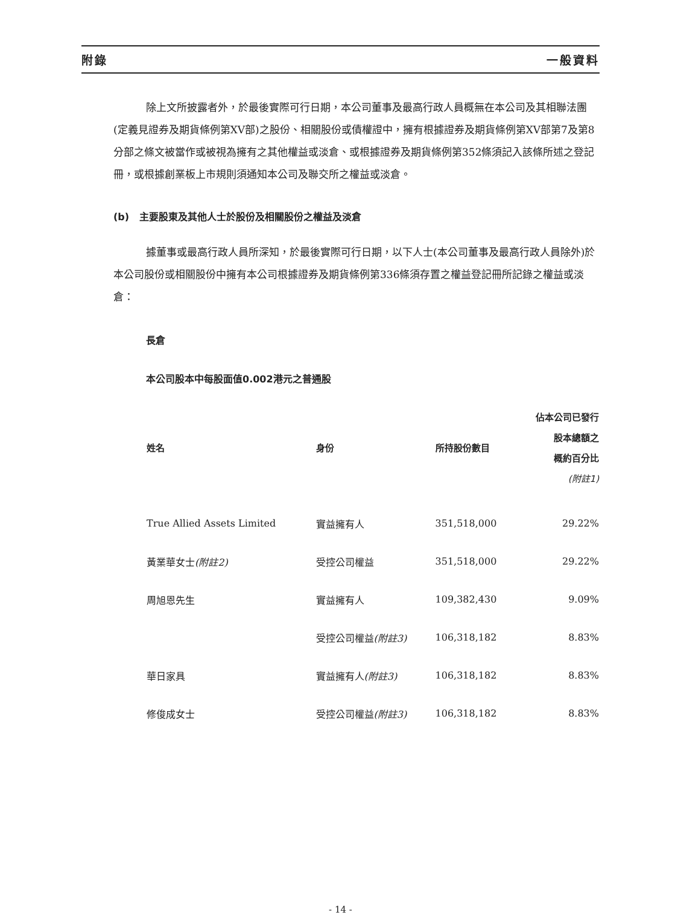附錄 一般資料
除上文所披露者外，於最後實際可行日期，本公司董事及最高行政人員概無在本公司及其相聯法團(定義見證券及期貨條例第XV部)之股份、相關股份或債權證中，擁有根據證券及期貨條例第XV部第7及第8分部之條文被當作或被視為擁有之其他權益或淡倉、或根據證券及期貨條例第352條須記入該條所述之登記冊，或根據創業板上市規則須通知本公司及聯交所之權益或淡倉。
(b) 主要股東及其他人士於股份及相關股份之權益及淡倉
據董事或最高行政人員所深知，於最後實際可行日期，以下人士(本公司董事及最高行政人員除外)於本公司股份或相關股份中擁有本公司根據證券及期貨條例第336條須存置之權益登記冊所記錄之權益或淡倉：
長倉
本公司股本中每股面值0.002港元之普通股
| 姓名 | 身份 | 所持股份數目 | 佔本公司已發行 股本總額之 概約百分比 (附註1) |
| --- | --- | --- | --- |
| True Allied Assets Limited | 實益擁有人 | 351,518,000 | 29.22% |
| 黃業華女士 (附註2) | 受控公司權益 | 351,518,000 | 29.22% |
| 周旭恩先生 | 實益擁有人 | 109,382,430 | 9.09% |
| | 受控公司權益 (附註3) | 106,318,182 | 8.83% |
| 華日家具 | 實益擁有人 (附註3) | 106,318,182 | 8.83% |
| 修俊成女士 | 受控公司權益 (附註3) | 106,318,182 | 8.83% |
- 14 -